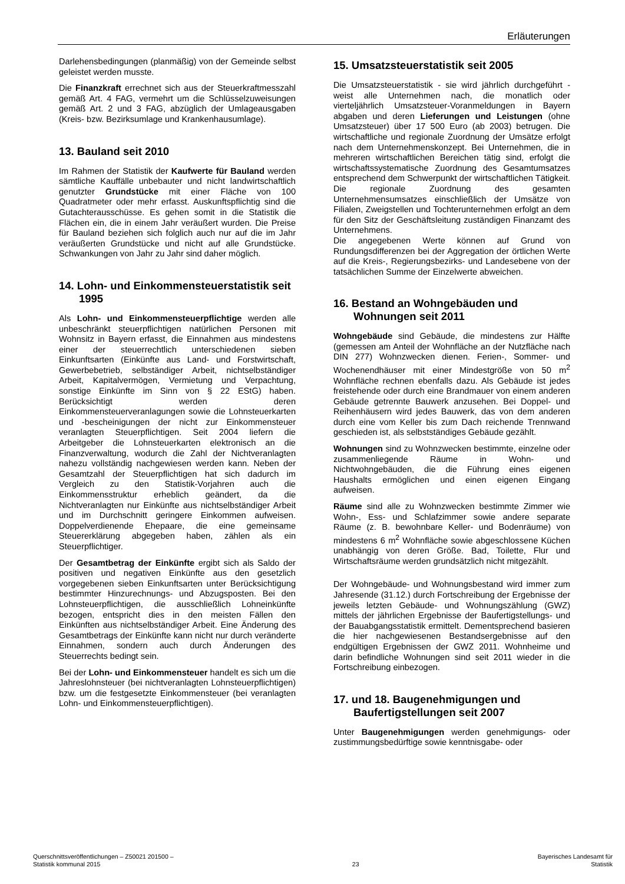Erläuterungen
Darlehensbedingungen (planmäßig) von der Gemeinde selbst geleistet werden musste.
Die Finanzkraft errechnet sich aus der Steuerkraftmesszahl gemäß Art. 4 FAG, vermehrt um die Schlüsselzuweisungen gemäß Art. 2 und 3 FAG, abzüglich der Umlageausgaben (Kreis- bzw. Bezirksumlage und Krankenhausumlage).
13. Bauland seit 2010
Im Rahmen der Statistik der Kaufwerte für Bauland werden sämtliche Kauffälle unbebauter und nicht landwirtschaftlich genutzter Grundstücke mit einer Fläche von 100 Quadratmeter oder mehr erfasst. Auskunftspflichtig sind die Gutachterausschüsse. Es gehen somit in die Statistik die Flächen ein, die in einem Jahr veräußert wurden. Die Preise für Bauland beziehen sich folglich auch nur auf die im Jahr veräußerten Grundstücke und nicht auf alle Grundstücke. Schwankungen von Jahr zu Jahr sind daher möglich.
14. Lohn- und Einkommensteuerstatistik seit 1995
Als Lohn- und Einkommensteuerpflichtige werden alle unbeschränkt steuerpflichtigen natürlichen Personen mit Wohnsitz in Bayern erfasst, die Einnahmen aus mindestens einer der steuerrechtlich unterschiedenen sieben Einkunftsarten (Einkünfte aus Land- und Forstwirtschaft, Gewerbebetrieb, selbständiger Arbeit, nichtselbständiger Arbeit, Kapitalvermögen, Vermietung und Verpachtung, sonstige Einkünfte im Sinn von § 22 EStG) haben. Berücksichtigt werden deren Einkommensteuerveranlagungen sowie die Lohnsteuerkarten und -bescheinigungen der nicht zur Einkommensteuer veranlagten Steuerpflichtigen. Seit 2004 liefern die Arbeitgeber die Lohnsteuerkarten elektronisch an die Finanzverwaltung, wodurch die Zahl der Nichtveranlagten nahezu vollständig nachgewiesen werden kann. Neben der Gesamtzahl der Steuerpflichtigen hat sich dadurch im Vergleich zu den Statistik-Vorjahren auch die Einkommensstruktur erheblich geändert, da die Nichtveranlagten nur Einkünfte aus nichtselbständiger Arbeit und im Durchschnitt geringere Einkommen aufweisen. Doppelverdienende Ehepaare, die eine gemeinsame Steuererklärung abgegeben haben, zählen als ein Steuerpflichtiger.
Der Gesamtbetrag der Einkünfte ergibt sich als Saldo der positiven und negativen Einkünfte aus den gesetzlich vorgegebenen sieben Einkunftsarten unter Berücksichtigung bestimmter Hinzurechnungs- und Abzugsposten. Bei den Lohnsteuerpflichtigen, die ausschließlich Lohneinkünfte bezogen, entspricht dies in den meisten Fällen den Einkünften aus nichtselbständiger Arbeit. Eine Änderung des Gesamtbetrags der Einkünfte kann nicht nur durch veränderte Einnahmen, sondern auch durch Änderungen des Steuerrechts bedingt sein.
Bei der Lohn- und Einkommensteuer handelt es sich um die Jahreslohnsteuer (bei nichtveranlagten Lohnsteuerpflichtigen) bzw. um die festgesetzte Einkommensteuer (bei veranlagten Lohn- und Einkommensteuerpflichtigen).
15. Umsatzsteuerstatistik seit 2005
Die Umsatzsteuerstatistik - sie wird jährlich durchgeführt - weist alle Unternehmen nach, die monatlich oder vierteljährlich Umsatzsteuer-Voranmeldungen in Bayern abgaben und deren Lieferungen und Leistungen (ohne Umsatzsteuer) über 17 500 Euro (ab 2003) betrugen. Die wirtschaftliche und regionale Zuordnung der Umsätze erfolgt nach dem Unternehmenskonzept. Bei Unternehmen, die in mehreren wirtschaftlichen Bereichen tätig sind, erfolgt die wirtschaftssystematische Zuordnung des Gesamtumsatzes entsprechend dem Schwerpunkt der wirtschaftlichen Tätigkeit. Die regionale Zuordnung des gesamten Unternehmensumsatzes einschließlich der Umsätze von Filialen, Zweigstellen und Tochterunternehmen erfolgt an dem für den Sitz der Geschäftsleitung zuständigen Finanzamt des Unternehmens.
Die angegebenen Werte können auf Grund von Rundungsdifferenzen bei der Aggregation der örtlichen Werte auf die Kreis-, Regierungsbezirks- und Landesebene von der tatsächlichen Summe der Einzelwerte abweichen.
16. Bestand an Wohngebäuden und Wohnungen seit 2011
Wohngebäude sind Gebäude, die mindestens zur Hälfte (gemessen am Anteil der Wohnfläche an der Nutzfläche nach DIN 277) Wohnzwecken dienen. Ferien-, Sommer- und Wochenendhäuser mit einer Mindestgröße von 50 m<sup>2</sup> Wohnfläche rechnen ebenfalls dazu. Als Gebäude ist jedes freistehende oder durch eine Brandmauer von einem anderen Gebäude getrennte Bauwerk anzusehen. Bei Doppel- und Reihenhäusern wird jedes Bauwerk, das von dem anderen durch eine vom Keller bis zum Dach reichende Trennwand geschieden ist, als selbstständiges Gebäude gezählt.
Wohnungen sind zu Wohnzwecken bestimmte, einzelne oder zusammenliegende Räume in Wohn- und Nichtwohngebäuden, die die Führung eines eigenen Haushalts ermöglichen und einen eigenen Eingang aufweisen.
Räume sind alle zu Wohnzwecken bestimmte Zimmer wie Wohn-, Ess- und Schlafzimmer sowie andere separate Räume (z. B. bewohnbare Keller- und Bodenräume) von mindestens 6 m<sup>2</sup> Wohnfläche sowie abgeschlossene Küchen unabhängig von deren Größe. Bad, Toilette, Flur und Wirtschaftsräume werden grundsätzlich nicht mitgezählt.
Der Wohngebäude- und Wohnungsbestand wird immer zum Jahresende (31.12.) durch Fortschreibung der Ergebnisse der jeweils letzten Gebäude- und Wohnungszählung (GWZ) mittels der jährlichen Ergebnisse der Baufertigstellungs- und der Bauabgangsstatistik ermittelt. Dementsprechend basieren die hier nachgewiesenen Bestandsergebnisse auf den endgültigen Ergebnissen der GWZ 2011. Wohnheime und darin befindliche Wohnungen sind seit 2011 wieder in die Fortschreibung einbezogen.
17. und 18. Baugenehmigungen und Baufertigstellungen seit 2007
Unter Baugenehmigungen werden genehmigungs- oder zustimmungsbedürftige sowie kenntnisgabe- oder
Querschnittsveröffentlichungen – Z50021 201500 –
Statistik kommunal 2015
23
Bayerisches Landesamt für
Statistik